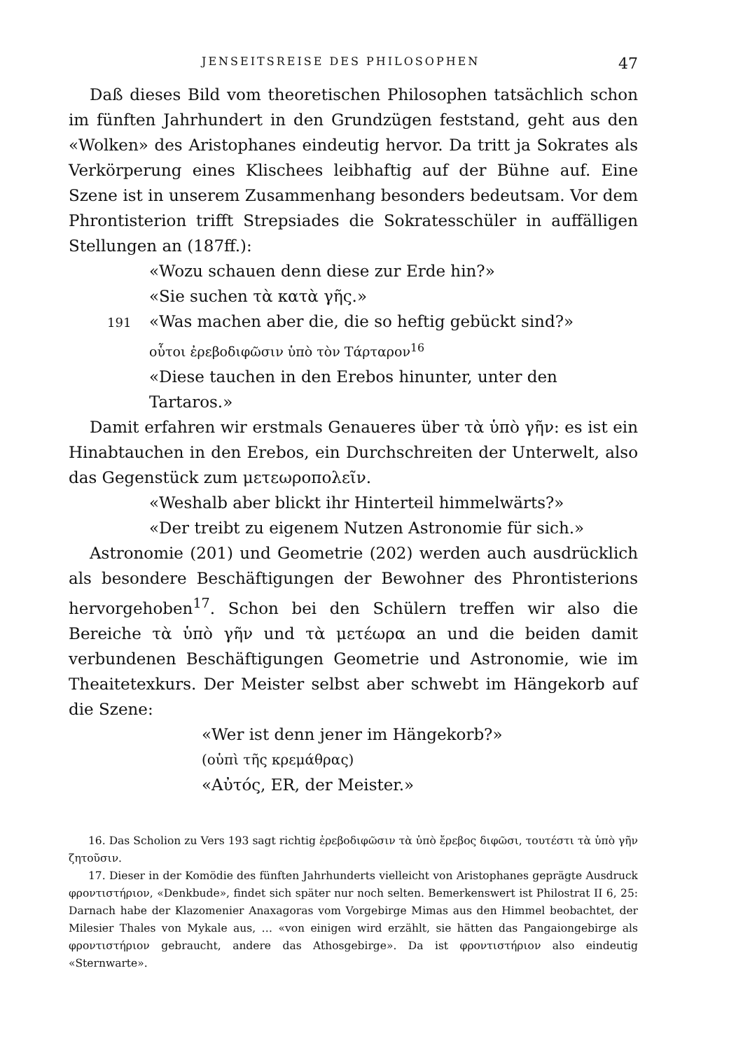JENSEITSREISE DES PHILOSOPHEN 47
Daß dieses Bild vom theoretischen Philosophen tatsächlich schon im fünften Jahrhundert in den Grundzügen feststand, geht aus den «Wolken» des Aristophanes eindeutig hervor. Da tritt ja Sokrates als Verkörperung eines Klischees leibhaftig auf der Bühne auf. Eine Szene ist in unserem Zusammenhang besonders bedeutsam. Vor dem Phrontisterion trifft Strepsiades die Sokratesschüler in auffälligen Stellungen an (187ff.):
«Wozu schauen denn diese zur Erde hin?»
«Sie suchen τὰ κατὰ γῆς.»
191 «Was machen aber die, die so heftig gebückt sind?»
οὗτοι ἐρεβοδιφῶσιν ὑπὸ τὸν Τάρταρον<sup>16</sup>
«Diese tauchen in den Erebos hinunter, unter den Tartaros.»
Damit erfahren wir erstmals Genaueres über τὰ ὑπὸ γῆν: es ist ein Hinabtauchen in den Erebos, ein Durchschreiten der Unterwelt, also das Gegenstück zum μετεωροπολεῖν.
«Weshalb aber blickt ihr Hinterteil himmelwärts?»
«Der treibt zu eigenem Nutzen Astronomie für sich.»
Astronomie (201) und Geometrie (202) werden auch ausdrücklich als besondere Beschäftigungen der Bewohner des Phrontisterions hervorgehoben<sup>17</sup>. Schon bei den Schülern treffen wir also die Bereiche τὰ ὑπὸ γῆν und τὰ μετέωρα an und die beiden damit verbundenen Beschäftigungen Geometrie und Astronomie, wie im Theaitetexkurs. Der Meister selbst aber schwebt im Hängekorb auf die Szene:
«Wer ist denn jener im Hängekorb?»
(οὑπὶ τῆς κρεμάθρας)
«Αὐτός, ER, der Meister.»
16. Das Scholion zu Vers 193 sagt richtig ἐρεβοδιφῶσιν τὰ ὑπὸ ἔρεβος διφῶσι, τουτέστι τὰ ὑπὸ γῆν ζητοῦσιν.
17. Dieser in der Komödie des fünften Jahrhunderts vielleicht von Aristophanes geprägte Ausdruck φροντιστήριον, «Denkbude», findet sich später nur noch selten. Bemerkenswert ist Philostrat II 6, 25: Darnach habe der Klazomenier Anaxagoras vom Vorgebirge Mimas aus den Himmel beobachtet, der Milesier Thales von Mykale aus, … «von einigen wird erzählt, sie hätten das Pangaiongebirge als φροντιστήριον gebraucht, andere das Athosgebirge». Da ist φροντιστήριον also eindeutig «Sternwarte».